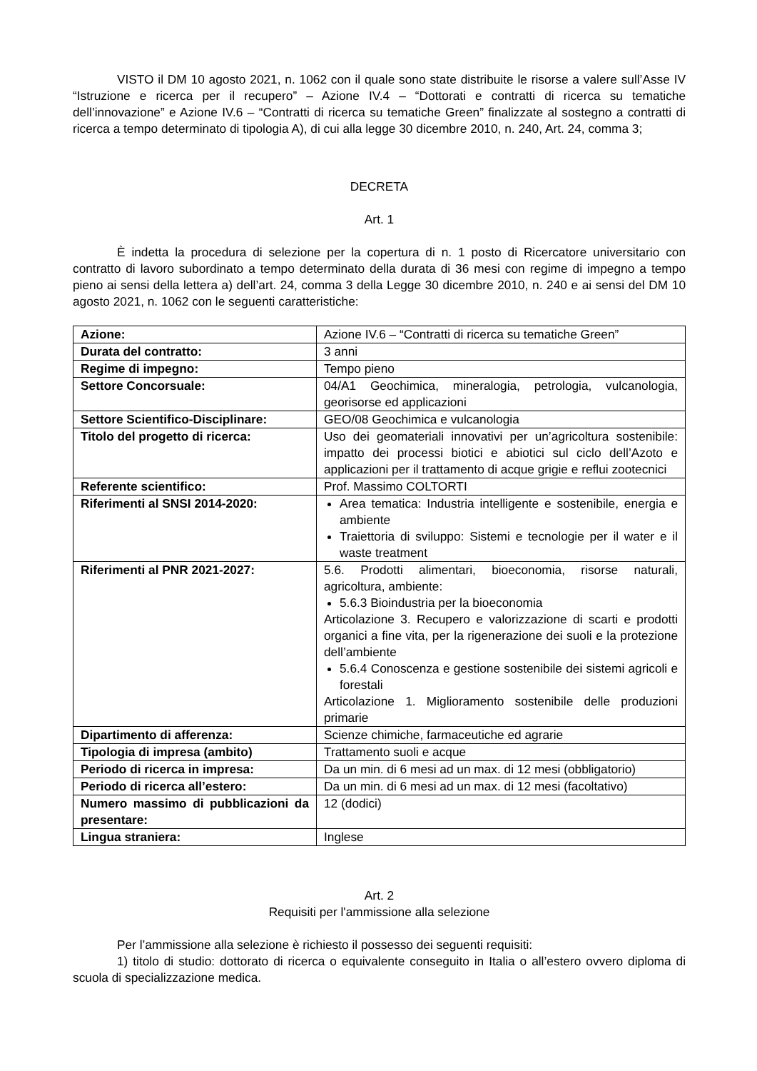VISTO il DM 10 agosto 2021, n. 1062 con il quale sono state distribuite le risorse a valere sull’Asse IV “Istruzione e ricerca per il recupero” – Azione IV.4 – “Dottorati e contratti di ricerca su tematiche dell’innovazione” e Azione IV.6 – “Contratti di ricerca su tematiche Green” finalizzate al sostegno a contratti di ricerca a tempo determinato di tipologia A), di cui alla legge 30 dicembre 2010, n. 240, Art. 24, comma 3;
DECRETA
Art. 1
È indetta la procedura di selezione per la copertura di n. 1 posto di Ricercatore universitario con contratto di lavoro subordinato a tempo determinato della durata di 36 mesi con regime di impegno a tempo pieno ai sensi della lettera a) dell’art. 24, comma 3 della Legge 30 dicembre 2010, n. 240 e ai sensi del DM 10 agosto 2021, n. 1062 con le seguenti caratteristiche:
| Azione: | Azione IV.6 – “Contratti di ricerca su tematiche Green” |
| Durata del contratto: | 3 anni |
| Regime di impegno: | Tempo pieno |
| Settore Concorsuale: | 04/A1 Geochimica, mineralogia, petrologia, vulcanologia, georisorse ed applicazioni |
| Settore Scientifico-Disciplinare: | GEO/08 Geochimica e vulcanologia |
| Titolo del progetto di ricerca: | Uso dei geomateriali innovativi per un’agricoltura sostenibile: impatto dei processi biotici e abiotici sul ciclo dell’Azoto e applicazioni per il trattamento di acque grigie e reflui zootecnici |
| Referente scientifico: | Prof. Massimo COLTORTI |
| Riferimenti al SNSI 2014-2020: | Area tematica: Industria intelligente e sostenibile, energia e ambiente Traiettoria di sviluppo: Sistemi e tecnologie per il water e il waste treatment |
| Riferimenti al PNR 2021-2027: | 5.6. Prodotti alimentari, bioeconomia, risorse naturali, agricoltura, ambiente: 5.6.3 Bioindustria per la bioeconomia Articolazione 3. Recupero e valorizzazione di scarti e prodotti organici a fine vita, per la rigenerazione dei suoli e la protezione dell’ambiente 5.6.4 Conoscenza e gestione sostenibile dei sistemi agricoli e forestali Articolazione 1. Miglioramento sostenibile delle produzioni primarie |
| Dipartimento di afferenza: | Scienze chimiche, farmaceutiche ed agrarie |
| Tipologia di impresa (ambito) | Trattamento suoli e acque |
| Periodo di ricerca in impresa: | Da un min. di 6 mesi ad un max. di 12 mesi (obbligatorio) |
| Periodo di ricerca all’estero: | Da un min. di 6 mesi ad un max. di 12 mesi (facoltativo) |
| Numero massimo di pubblicazioni da presentare: | 12 (dodici) |
| Lingua straniera: | Inglese |
Art. 2
Requisiti per l'ammissione alla selezione
Per l’ammissione alla selezione è richiesto il possesso dei seguenti requisiti:
1) titolo di studio: dottorato di ricerca o equivalente conseguito in Italia o all’estero ovvero diploma di scuola di specializzazione medica.